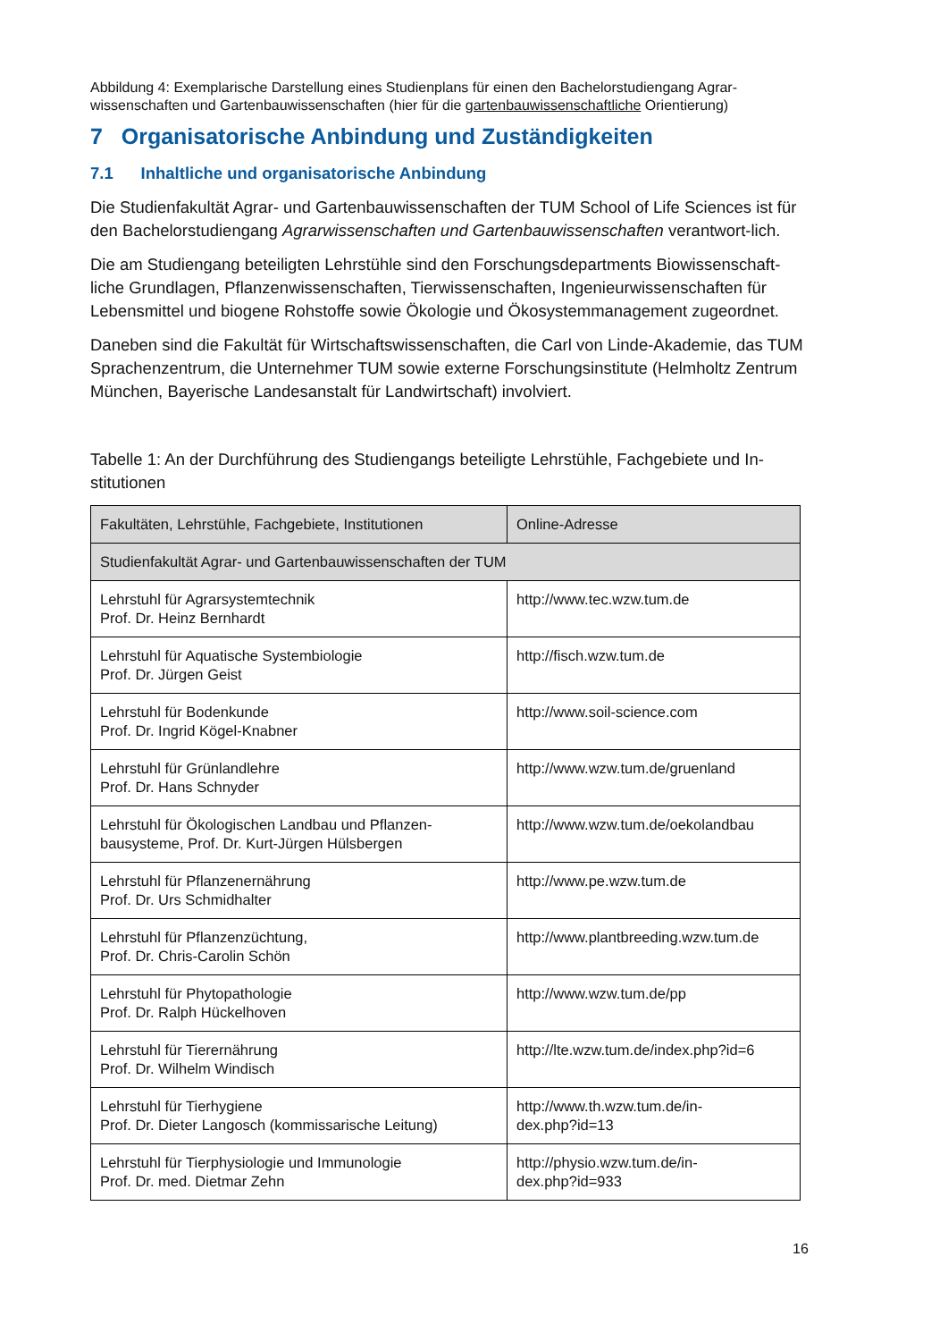Abbildung 4: Exemplarische Darstellung eines Studienplans für einen den Bachelorstudiengang Agrar-wissenschaften und Gartenbauwissenschaften (hier für die gartenbauwissenschaftliche Orientierung)
7 Organisatorische Anbindung und Zuständigkeiten
7.1 Inhaltliche und organisatorische Anbindung
Die Studienfakultät Agrar- und Gartenbauwissenschaften der TUM School of Life Sciences ist für den Bachelorstudiengang Agrarwissenschaften und Gartenbauwissenschaften verantwort-lich.
Die am Studiengang beteiligten Lehrstühle sind den Forschungsdepartments Biowissenschaft-liche Grundlagen, Pflanzenwissenschaften, Tierwissenschaften, Ingenieurwissenschaften für Lebensmittel und biogene Rohstoffe sowie Ökologie und Ökosystemmanagement zugeordnet.
Daneben sind die Fakultät für Wirtschaftswissenschaften, die Carl von Linde-Akademie, das TUM Sprachenzentrum, die Unternehmer TUM sowie externe Forschungsinstitute (Helmholtz Zentrum München, Bayerische Landesanstalt für Landwirtschaft) involviert.
Tabelle 1: An der Durchführung des Studiengangs beteiligte Lehrstühle, Fachgebiete und In-stitutionen
| Fakultäten, Lehrstühle, Fachgebiete, Institutionen | Online-Adresse |
| --- | --- |
| Studienfakultät Agrar- und Gartenbauwissenschaften der TUM | |
| Lehrstuhl für Agrarsystemtechnik Prof. Dr. Heinz Bernhardt | http://www.tec.wzw.tum.de |
| Lehrstuhl für Aquatische Systembiologie Prof. Dr. Jürgen Geist | http://fisch.wzw.tum.de |
| Lehrstuhl für Bodenkunde Prof. Dr. Ingrid Kögel-Knabner | http://www.soil-science.com |
| Lehrstuhl für Grünlandlehre Prof. Dr. Hans Schnyder | http://www.wzw.tum.de/gruenland |
| Lehrstuhl für Ökologischen Landbau und Pflanzen-bausysteme, Prof. Dr. Kurt-Jürgen Hülsbergen | http://www.wzw.tum.de/oekolandbau |
| Lehrstuhl für Pflanzenernährung Prof. Dr. Urs Schmidhalter | http://www.pe.wzw.tum.de |
| Lehrstuhl für Pflanzenzüchtung, Prof. Dr. Chris-Carolin Schön | http://www.plantbreeding.wzw.tum.de |
| Lehrstuhl für Phytopathologie Prof. Dr. Ralph Hückelhoven | http://www.wzw.tum.de/pp |
| Lehrstuhl für Tierernährung Prof. Dr. Wilhelm Windisch | http://lte.wzw.tum.de/index.php?id=6 |
| Lehrstuhl für Tierhygiene Prof. Dr. Dieter Langosch (kommissarische Leitung) | http://www.th.wzw.tum.de/in- dex.php?id=13 |
| Lehrstuhl für Tierphysiologie und Immunologie Prof. Dr. med. Dietmar Zehn | http://physio.wzw.tum.de/in- dex.php?id=933 |
16